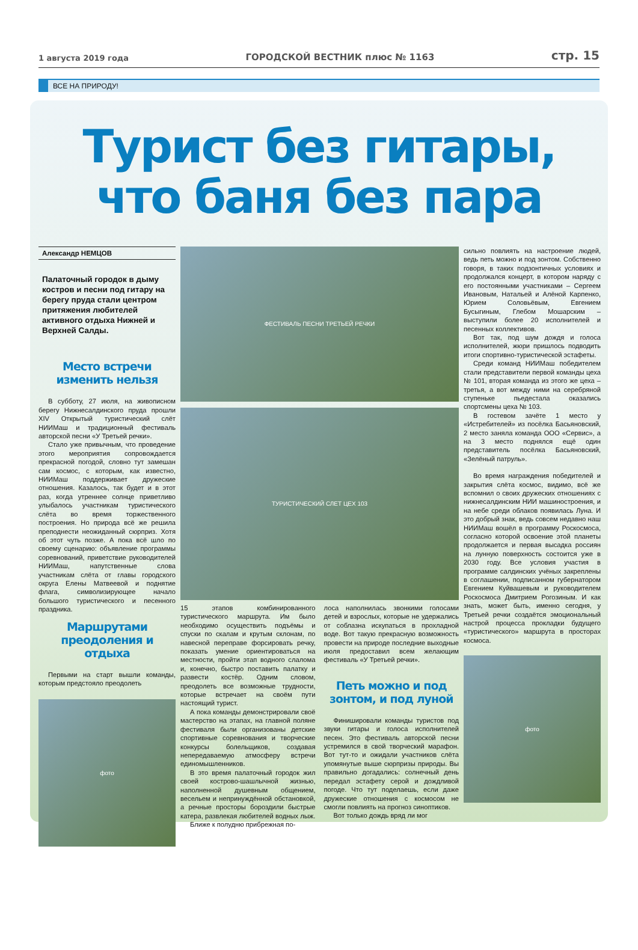1 августа 2019 года ГОРОДСКОЙ ВЕСТНИК плюс № 1163 стр. 15
ВСЕ НА ПРИРОДУ!
Турист без гитары,
что баня без пара
Александр НЕМЦОВ
Палаточный городок в дыму костров и песни под гитару на берегу пруда стали центром притяжения любителей активного отдыха Нижней и Верхней Салды.
Место встречи изменить нельзя
В субботу, 27 июля, на живописном берегу Нижнесалдинского пруда прошли XIV Открытый туристический слёт НИИМаш и традиционный фестиваль авторской песни «У Третьей речки».
Стало уже привычным, что проведение этого мероприятия сопровождается прекрасной погодой, словно тут замешан сам космос, с которым, как известно, НИИМаш поддерживает дружеские отношения. Казалось, так будет и в этот раз, когда утреннее солнце приветливо улыбалось участникам туристического слёта во время торжественного построения. Но природа всё же решила преподнести неожиданный сюрприз. Хотя об этот чуть позже. А пока всё шло по своему сценарию: объявление программы соревнований, приветствие руководителей НИИМаш, напутственные слова участникам слёта от главы городского округа Елены Матвеевой и поднятие флага, символизирующее начало большого туристического и песенного праздника.
Маршрутами преодоления и отдыха
Первыми на старт вышли команды, которым предстояло преодолеть
фото
ФЕСТИВАЛЬ ПЕСНИ ТРЕТЬЕЙ РЕЧКИ
ТУРИСТИЧЕСКИЙ СЛЕТ ЦЕХ 103
15 этапов комбинированного туристического маршрута. Им было необходимо осуществить подъёмы и спуски по скалам и крутым склонам, по навесной переправе форсировать речку, показать умение ориентироваться на местности, пройти этап водного слалома и, конечно, быстро поставить палатку и развести костёр. Одним словом, преодолеть все возможные трудности, которые встречает на своём пути настоящий турист.
А пока команды демонстрировали своё мастерство на этапах, на главной поляне фестиваля были организованы детские спортивные соревнования и творческие конкурсы болельщиков, создавая непередаваемую атмосферу встречи единомышленников.
В это время палаточный городок жил своей кострово-шашлычной жизнью, наполненной душевным общением, весельем и непринуждённой обстановкой, а речные просторы бороздили быстрые катера, развлекая любителей водных лыж.
Ближе к полудню прибрежная по-
лоса наполнилась звонкими голосами детей и взрослых, которые не удержались от соблазна искупаться в прохладной воде. Вот такую прекрасную возможность провести на природе последние выходные июля предоставил всем желающим фестиваль «У Третьей речки».
Петь можно и под зонтом, и под луной
Финишировали команды туристов под звуки гитары и голоса исполнителей песен. Это фестиваль авторской песни устремился в свой творческий марафон. Вот тут-то и ожидали участников слёта упомянутые выше сюрпризы природы. Вы правильно догадались: солнечный день передал эстафету серой и дождливой погоде. Что тут поделаешь, если даже дружеские отношения с космосом не смогли повлиять на прогноз синоптиков.
Вот только дождь вряд ли мог
сильно повлиять на настроение людей, ведь петь можно и под зонтом. Собственно говоря, в таких подзонтичных условиях и продолжался концерт, в котором наряду с его постоянными участниками – Сергеем Ивановым, Натальей и Алёной Карпенко, Юрием Соловьёвым, Евгением Бусыгиным, Глебом Мошарским – выступили более 20 исполнителей и песенных коллективов.
Вот так, под шум дождя и голоса исполнителей, жюри пришлось подводить итоги спортивно-туристической эстафеты.
Среди команд НИИМаш победителем стали представители первой команды цеха № 101, вторая команда из этого же цеха – третья, а вот между ними на серебряной ступеньке пьедестала оказались спортсмены цеха № 103.
В гостевом зачёте 1 место у «Истребителей» из посёлка Басьяновский, 2 место заняла команда ООО «Сервис», а на 3 место поднялся ещё один представитель посёлка Басьяновский, «Зелёный патруль».
Во время награждения победителей и закрытия слёта космос, видимо, всё же вспомнил о своих дружеских отношениях с нижнесалдинским НИИ машиностроения, и на небе среди облаков появилась Луна. И это добрый знак, ведь совсем недавно наш НИИМаш вошёл в программу Роскосмоса, согласно которой освоение этой планеты продолжается и первая высадка россиян на лунную поверхность состоится уже в 2030 году. Все условия участия в программе салдинских учёных закреплены в соглашении, подписанном губернатором Евгением Куйвашевым и руководителем Роскосмоса Дмитрием Рогозиным. И как знать, может быть, именно сегодня, у Третьей речки создаётся эмоциональный настрой процесса прокладки будущего «туристического» маршрута в просторах космоса.
фото